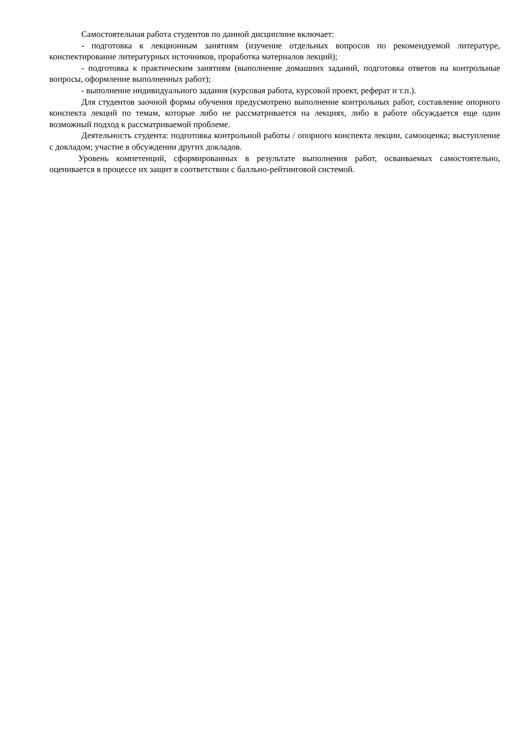Самостоятельная работа студентов по данной дисциплине включает:
- подготовка к лекционным занятиям (изучение отдельных вопросов по рекомендуемой литературе, конспектирование литературных источников, проработка материалов лекций);
- подготовка к практическим занятиям (выполнение домашних заданий, подготовка ответов на контрольные вопросы, оформление выполненных работ);
- выполнение индивидуального задания (курсовая работа, курсовой проект, реферат и т.п.).
Для студентов заочной формы обучения предусмотрено выполнение контрольных работ, составление опорного конспекта лекций по темам, которые либо не рассматривается на лекциях, либо в работе обсуждается еще один возможный подход к рассматриваемой проблеме.
Деятельность студента: подготовка контрольной работы / опорного конспекта лекции, самооценка; выступление с докладом; участие в обсуждении других докладов.
Уровень компетенций, сформированных в результате выполнения работ, осваиваемых самостоятельно, оценивается в процессе их защит в соответствии с балльно-рейтинговой системой.